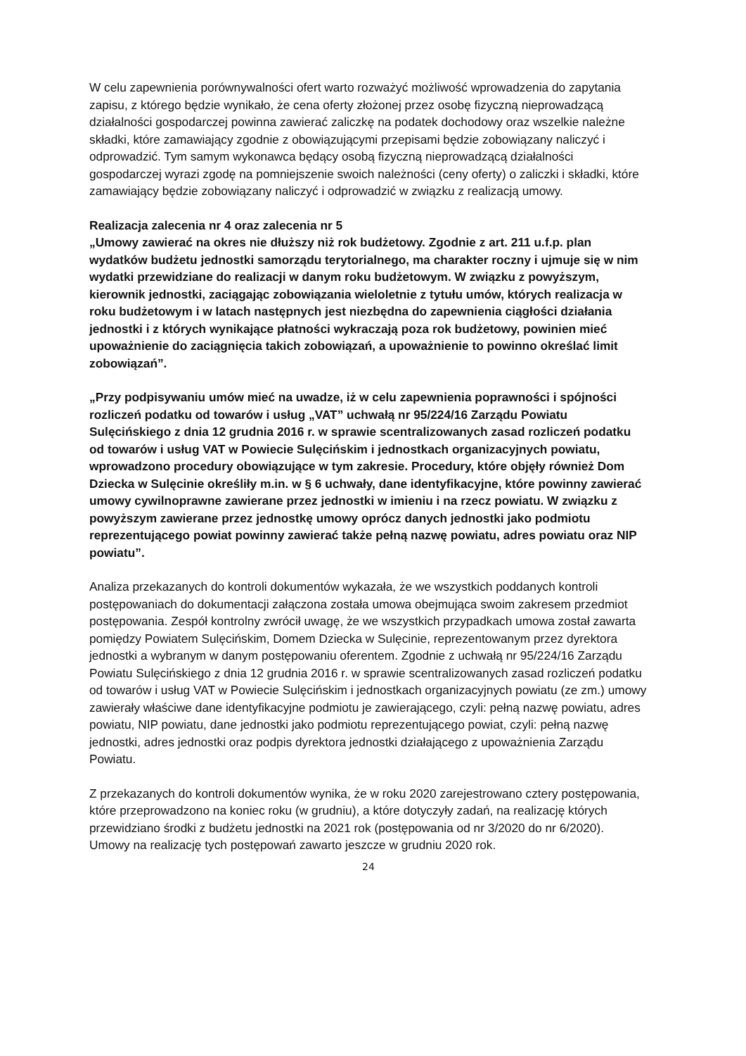W celu zapewnienia porównywalności ofert warto rozważyć możliwość wprowadzenia do zapytania zapisu, z którego będzie wynikało, że cena oferty złożonej przez osobę fizyczną nieprowadzącą działalności gospodarczej powinna zawierać zaliczkę na podatek dochodowy oraz wszelkie należne składki, które zamawiający zgodnie z obowiązującymi przepisami będzie zobowiązany naliczyć i odprowadzić. Tym samym wykonawca będący osobą fizyczną nieprowadzącą działalności gospodarczej wyrazi zgodę na pomniejszenie swoich należności (ceny oferty) o zaliczki i składki, które zamawiający będzie zobowiązany naliczyć i odprowadzić w związku z realizacją umowy.
Realizacja zalecenia nr 4 oraz zalecenia nr 5
„Umowy zawierać na okres nie dłuższy niż rok budżetowy. Zgodnie z art. 211 u.f.p. plan wydatków budżetu jednostki samorządu terytorialnego, ma charakter roczny i ujmuje się w nim wydatki przewidziane do realizacji w danym roku budżetowym. W związku z powyższym, kierownik jednostki, zaciągając zobowiązania wieloletnie z tytułu umów, których realizacja w roku budżetowym i w latach następnych jest niezbędna do zapewnienia ciągłości działania jednostki i z których wynikające płatności wykraczają poza rok budżetowy, powinien mieć upoważnienie do zaciągnięcia takich zobowiązań, a upoważnienie to powinno określać limit zobowiązań”.
„Przy podpisywaniu umów mieć na uwadze, iż w celu zapewnienia poprawności i spójności rozliczeń podatku od towarów i usług „VAT” uchwałą nr 95/224/16 Zarządu Powiatu Sulęcińskiego z dnia 12 grudnia 2016 r. w sprawie scentralizowanych zasad rozliczeń podatku od towarów i usług VAT w Powiecie Sulęcińskim i jednostkach organizacyjnych powiatu, wprowadzono procedury obowiązujące w tym zakresie. Procedury, które objęły również Dom Dziecka w Sulęcinie określiły m.in. w § 6 uchwały, dane identyfikacyjne, które powinny zawierać umowy cywilnoprawne zawierane przez jednostki w imieniu i na rzecz powiatu. W związku z powyższym zawierane przez jednostkę umowy oprócz danych jednostki jako podmiotu reprezentującego powiat powinny zawierać także pełną nazwę powiatu, adres powiatu oraz NIP powiatu”.
Analiza przekazanych do kontroli dokumentów wykazała, że we wszystkich poddanych kontroli postępowaniach do dokumentacji załączona została umowa obejmująca swoim zakresem przedmiot postępowania. Zespół kontrolny zwrócił uwagę, że we wszystkich przypadkach umowa został zawarta pomiędzy Powiatem Sulęcińskim, Domem Dziecka w Sulęcinie, reprezentowanym przez dyrektora jednostki a wybranym w danym postępowaniu oferentem. Zgodnie z uchwałą nr 95/224/16 Zarządu Powiatu Sulęcińskiego z dnia 12 grudnia 2016 r. w sprawie scentralizowanych zasad rozliczeń podatku od towarów i usług VAT w Powiecie Sulęcińskim i jednostkach organizacyjnych powiatu (ze zm.) umowy zawierały właściwe dane identyfikacyjne podmiotu je zawierającego, czyli: pełną nazwę powiatu, adres powiatu, NIP powiatu, dane jednostki jako podmiotu reprezentującego powiat, czyli: pełną nazwę jednostki, adres jednostki oraz podpis dyrektora jednostki działającego z upoważnienia Zarządu Powiatu.
Z przekazanych do kontroli dokumentów wynika, że w roku 2020 zarejestrowano cztery postępowania, które przeprowadzono na koniec roku (w grudniu), a które dotyczyły zadań, na realizację których przewidziano środki z budżetu jednostki na 2021 rok (postępowania od nr 3/2020 do nr 6/2020). Umowy na realizację tych postępowań zawarto jeszcze w grudniu 2020 rok.
24